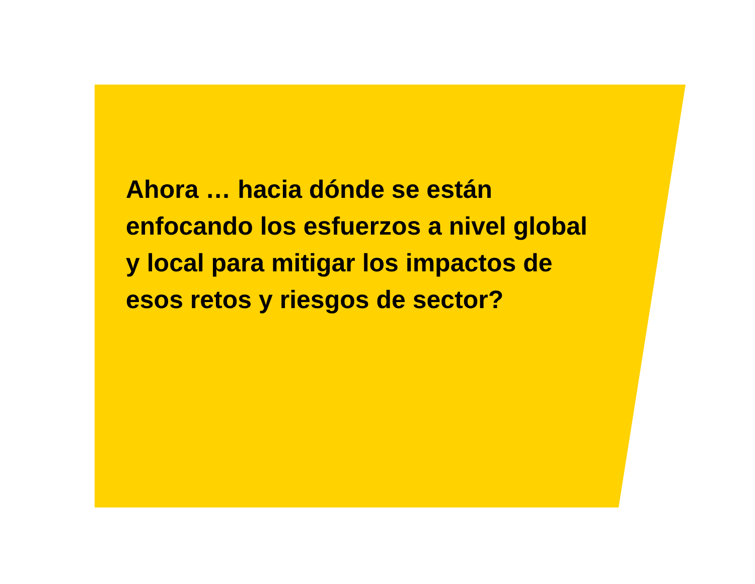Ahora … hacia dónde se están
enfocando los esfuerzos a nivel global
y local para mitigar los impactos de
esos retos y riesgos de sector?